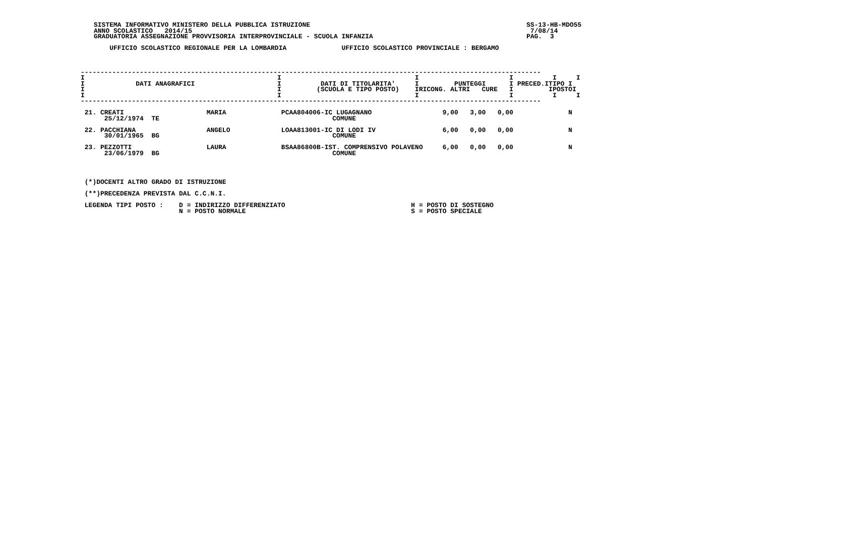SISTEMA INFORMATIVO MINISTERO DELLA PUBBLICA ISTRUZIONE                                                       SS-13-HB-MDO55
ANNO SCOLASTICO   2014/15                                                                                      7/08/14
GRADUATORIA ASSEGNAZIONE PROVVISORIA INTERPROVINCIALE - SCUOLA INFANZIA                                       PAG.  3

    UFFICIO SCOLASTICO REGIONALE PER LA LOMBARDIA              UFFICIO SCOLASTICO PROVINCIALE : BERGAMO
---------------------------------------------------------------------------------------------------------------------
I                                                 I                                  I                       I          I     I
I             DATI ANAGRAFICI                     I          DATI DI TITOLARITA'     I         PUNTEGGI      I PRECED.ITIPO I
I                                                 I         (SCUOLA E TIPO POSTO)    IRICONG. ALTRI   CURE   I         IPOSTOI
I                                                 I                                  I                       I          I     I
---------------------------------------------------------------------------------------------------------------------

 21. CREATI                     MARIA              PCAA804006-IC LUGAGNANO                  9,00   3,00   0,00              N
      25/12/1974  TE                                            COMUNE

 22. PACCHIANA                  ANGELO             LOAA813001-IC DI LODI IV                 6,00   0,00   0,00              N
      30/01/1965  BG                                            COMUNE

 23. PEZZOTTI                   LAURA              BSAA86800B-IST. COMPRENSIVO POLAVENO     6,00   0,00   0,00              N
      23/06/1979  BG                                            COMUNE




 (*)DOCENTI ALTRO GRADO DI ISTRUZIONE

 (**)PRECEDENZA PREVISTA DAL C.C.N.I.

 LEGENDA TIPI POSTO :    D = INDIRIZZO DIFFERENZIATO                                H = POSTO DI SOSTEGNO
                         N = POSTO NORMALE                                          S = POSTO SPECIALE